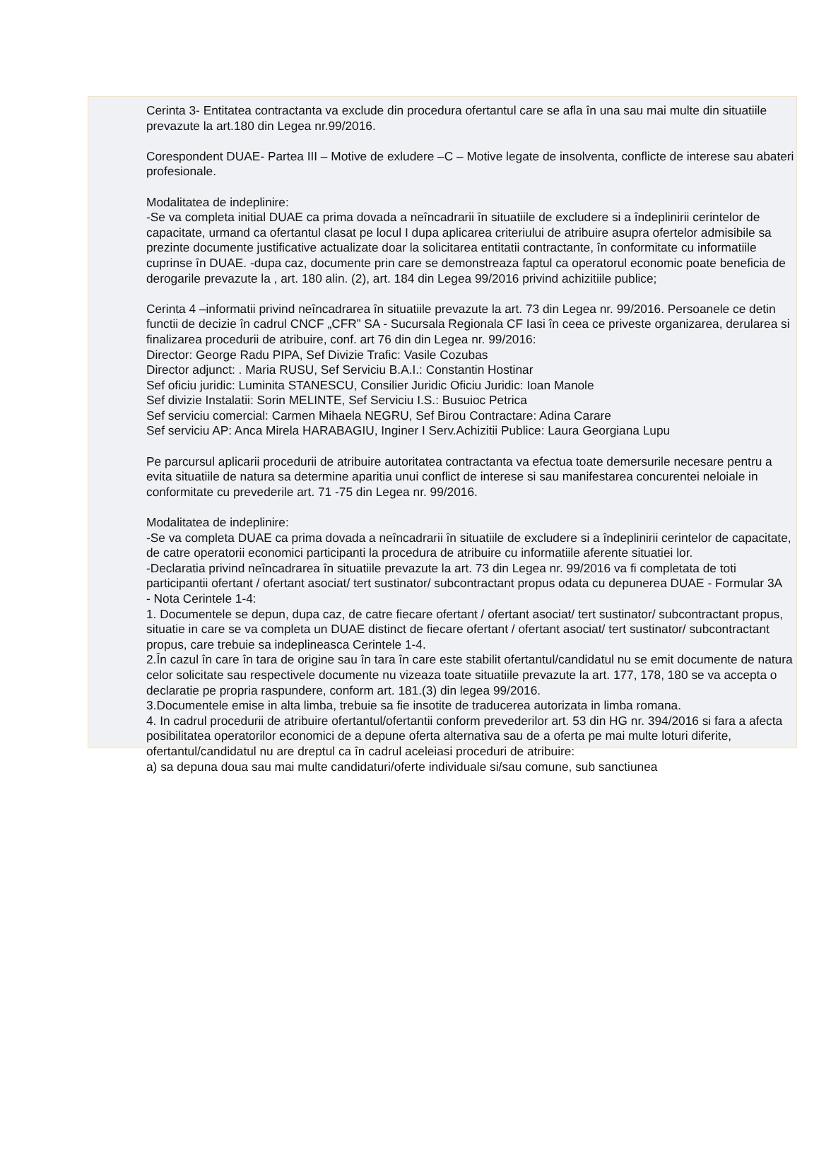Cerinta 3- Entitatea contractanta va exclude din procedura ofertantul care se afla în una sau mai multe din situatiile prevazute la art.180 din Legea nr.99/2016.
Corespondent DUAE- Partea III – Motive de exludere –C – Motive legate de insolventa, conflicte de interese sau abateri profesionale.
Modalitatea de indeplinire:
-Se va completa initial DUAE ca prima dovada a neîncadrarii în situatiile de excludere si a îndeplinirii cerintelor de capacitate, urmand ca ofertantul clasat pe locul I dupa aplicarea criteriului de atribuire asupra ofertelor admisibile sa prezinte documente justificative actualizate doar la solicitarea entitatii contractante, în conformitate cu informatiile cuprinse în DUAE. -dupa caz, documente prin care se demonstreaza faptul ca operatorul economic poate beneficia de derogarile prevazute la , art. 180 alin. (2), art. 184 din Legea 99/2016 privind achizitiile publice;
Cerinta 4 –informatii privind neîncadrarea în situatiile prevazute la art. 73 din Legea nr. 99/2016. Persoanele ce detin functii de decizie în cadrul CNCF „CFR” SA - Sucursala Regionala CF Iasi în ceea ce priveste organizarea, derularea si finalizarea procedurii de atribuire, conf. art 76 din din Legea nr. 99/2016:
Director: George Radu PIPA, Sef Divizie Trafic: Vasile Cozubas
Director adjunct: . Maria RUSU, Sef Serviciu B.A.I.: Constantin Hostinar
Sef oficiu juridic: Luminita STANESCU, Consilier Juridic Oficiu Juridic: Ioan Manole
Sef divizie Instalatii: Sorin MELINTE, Sef Serviciu I.S.: Busuioc Petrica
Sef serviciu comercial: Carmen Mihaela NEGRU, Sef Birou Contractare: Adina Carare
Sef serviciu AP: Anca Mirela HARABAGIU, Inginer I Serv.Achizitii Publice: Laura Georgiana Lupu
Pe parcursul aplicarii procedurii de atribuire autoritatea contractanta va efectua toate demersurile necesare pentru a evita situatiile de natura sa determine aparitia unui conflict de interese si sau manifestarea concurentei neloiale in conformitate cu prevederile art. 71 -75 din Legea nr. 99/2016.
Modalitatea de indeplinire:
-Se va completa DUAE ca prima dovada a neîncadrarii în situatiile de excludere si a îndeplinirii cerintelor de capacitate, de catre operatorii economici participanti la procedura de atribuire cu informatiile aferente situatiei lor.
-Declaratia privind neîncadrarea în situatiile prevazute la art. 73 din Legea nr. 99/2016 va fi completata de toti participantii ofertant / ofertant asociat/ tert sustinator/ subcontractant propus odata cu depunerea DUAE - Formular 3A
- Nota Cerintele 1-4:
1. Documentele se depun, dupa caz, de catre fiecare ofertant / ofertant asociat/ tert sustinator/ subcontractant propus, situatie in care se va completa un DUAE distinct de fiecare ofertant / ofertant asociat/ tert sustinator/ subcontractant propus, care trebuie sa indeplineasca Cerintele 1-4.
2.În cazul în care în tara de origine sau în tara în care este stabilit ofertantul/candidatul nu se emit documente de natura celor solicitate sau respectivele documente nu vizeaza toate situatiile prevazute la art. 177, 178, 180 se va accepta o declaratie pe propria raspundere, conform art. 181.(3) din legea 99/2016.
3.Documentele emise in alta limba, trebuie sa fie insotite de traducerea autorizata in limba romana.
4. In cadrul procedurii de atribuire ofertantul/ofertantii conform prevederilor art. 53 din HG nr. 394/2016 si fara a afecta posibilitatea operatorilor economici de a depune oferta alternativa sau de a oferta pe mai multe loturi diferite, ofertantul/candidatul nu are dreptul ca în cadrul aceleiasi proceduri de atribuire:
a) sa depuna doua sau mai multe candidaturi/oferte individuale si/sau comune, sub sanctiunea